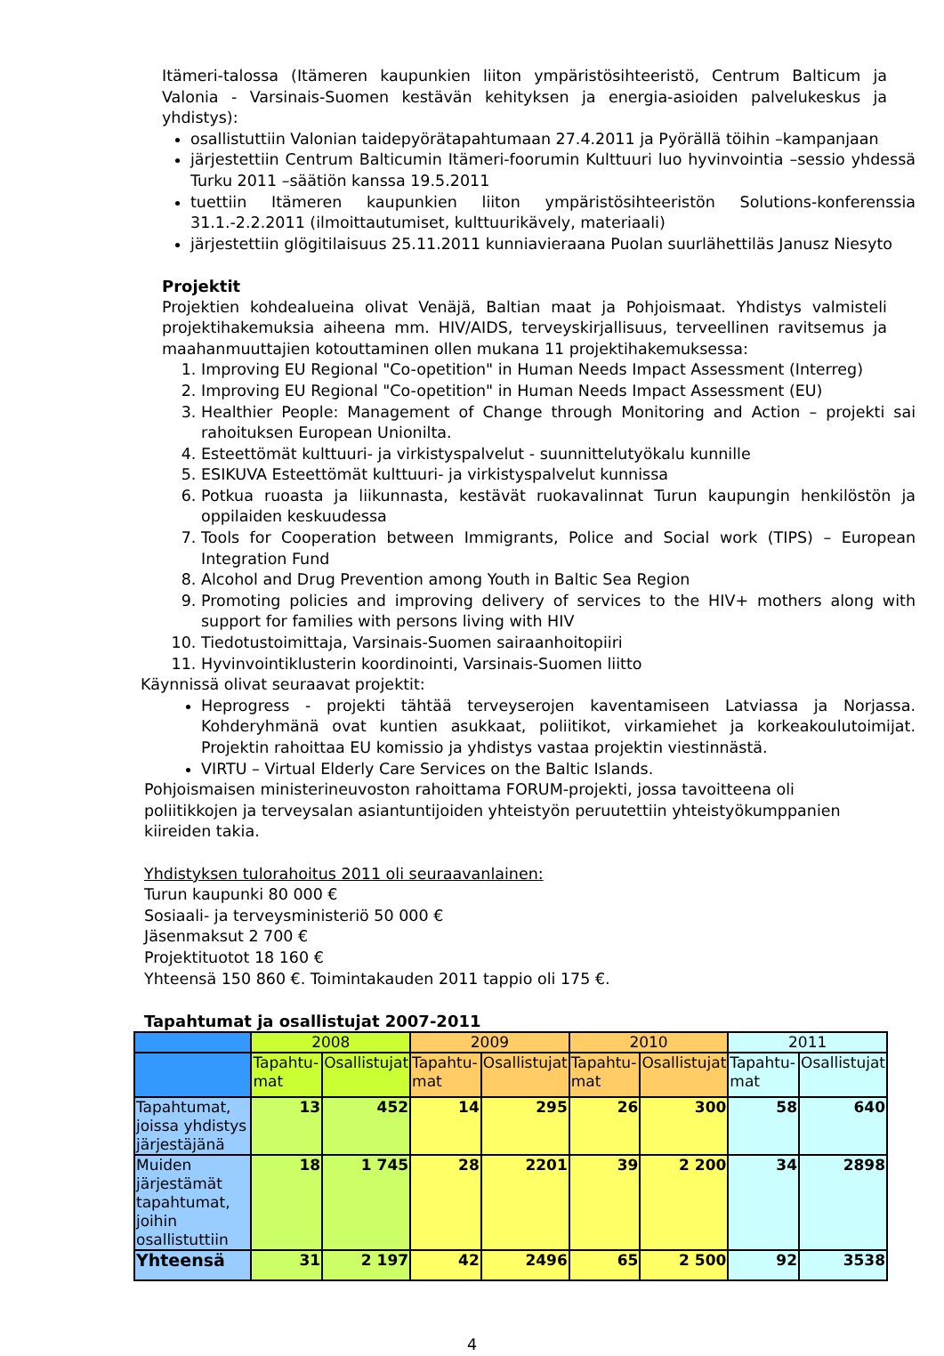Itämeri-talossa (Itämeren kaupunkien liiton ympäristösihteeristö, Centrum Balticum ja Valonia - Varsinais-Suomen kestävän kehityksen ja energia-asioiden palvelukeskus ja yhdistys):
osallistuttiin Valonian taidepyörätapahtumaan 27.4.2011 ja Pyörällä töihin –kampanjaan
järjestettiin Centrum Balticumin Itämeri-foorumin Kulttuuri luo hyvinvointia –sessio yhdessä Turku 2011 –säätiön kanssa 19.5.2011
tuettiin Itämeren kaupunkien liiton ympäristösihteeristön Solutions-konferenssia 31.1.-2.2.2011 (ilmoittautumiset, kulttuurikävely, materiaali)
järjestettiin glögitilaisuus 25.11.2011 kunniavieraana Puolan suurlähettiläs Janusz Niesyto
Projektit
Projektien kohdealueina olivat Venäjä, Baltian maat ja Pohjoismaat. Yhdistys valmisteli projektihakemuksia aiheena mm. HIV/AIDS, terveyskirjallisuus, terveellinen ravitsemus ja maahanmuuttajien kotouttaminen ollen mukana 11 projektihakemuksessa:
1. Improving EU Regional "Co-opetition" in Human Needs Impact Assessment (Interreg)
2. Improving EU Regional "Co-opetition" in Human Needs Impact Assessment (EU)
3. Healthier People: Management of Change through Monitoring and Action – projekti sai rahoituksen European Unionilta.
4. Esteettömät kulttuuri- ja virkistyspalvelut - suunnittelutyökalu kunnille
5. ESIKUVA Esteettömät kulttuuri- ja virkistyspalvelut kunnissa
6. Potkua ruoasta ja liikunnasta, kestävät ruokavalinnat Turun kaupungin henkilöstön ja oppilaiden keskuudessa
7. Tools for Cooperation between Immigrants, Police and Social work (TIPS) – European Integration Fund
8. Alcohol and Drug Prevention among Youth in Baltic Sea Region
9. Promoting policies and improving delivery of services to the HIV+ mothers along with support for families with persons living with HIV
10. Tiedotustoimittaja, Varsinais-Suomen sairaanhoitopiiri
11. Hyvinvointiklusterin koordinointi, Varsinais-Suomen liitto
Käynnissä olivat seuraavat projektit:
Heprogress - projekti tähtää terveyserojen kaventamiseen Latviassa ja Norjassa. Kohderyhmänä ovat kuntien asukkaat, poliitikot, virkamiehet ja korkeakoulutoimijat. Projektin rahoittaa EU komissio ja yhdistys vastaa projektin viestinnästä.
VIRTU – Virtual Elderly Care Services on the Baltic Islands.
Pohjoismaisen ministerineuvoston rahoittama FORUM-projekti, jossa tavoitteena oli poliitikkojen ja terveysalan asiantuntijoiden yhteistyön peruutettiin yhteistyökumppanien kiireiden takia.
Yhdistyksen tulorahoitus 2011 oli seuraavanlainen:
Turun kaupunki 80 000 €
Sosiaali- ja terveysministeriö 50 000 €
Jäsenmaksut 2 700 €
Projektituotot 18 160 €
Yhteensä 150 860 €. Toimintakauden 2011 tappio oli 175 €.
Tapahtumat ja osallistujat 2007-2011
| | 2008 | | 2009 | | 2010 | | 2011 | |
| --- | --- | --- | --- | --- | --- | --- | --- | --- |
| | Tapahtu-mat | Osallistujat | Tapahtu-mat | Osallistujat | Tapahtu-mat | Osallistujat | Tapahtu-mat | Osallistujat |
| Tapahtumat, joissa yhdistys järjestäjänä | 13 | 452 | 14 | 295 | 26 | 300 | 58 | 640 |
| Muiden järjestämät tapahtumat, joihin osallistuttiin | 18 | 1 745 | 28 | 2201 | 39 | 2 200 | 34 | 2898 |
| Yhteensä | 31 | 2 197 | 42 | 2496 | 65 | 2 500 | 92 | 3538 |
4